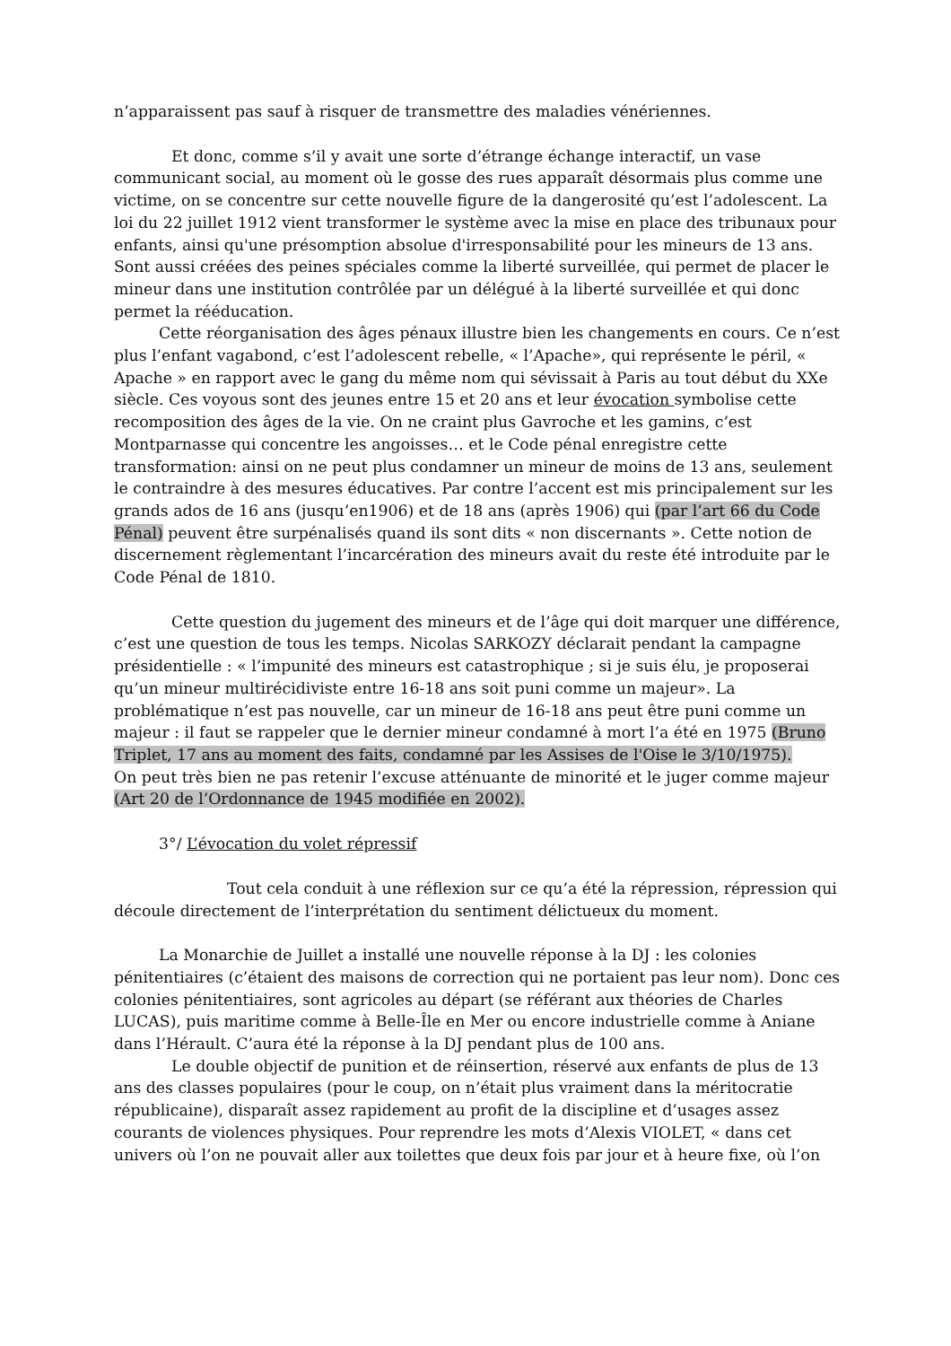n’apparaissent pas sauf à risquer de transmettre des maladies vénériennes.
Et donc, comme s’il y avait une sorte d’étrange échange interactif, un vase communicant social, au moment où le gosse des rues apparaît désormais plus comme une victime, on se concentre sur cette nouvelle figure de la dangerosité qu’est l’adolescent. La loi du 22 juillet 1912 vient transformer le système avec la mise en place des tribunaux pour enfants, ainsi qu'une présomption absolue d'irresponsabilité pour les mineurs de 13 ans. Sont aussi créées des peines spéciales comme la liberté surveillée, qui permet de placer le mineur dans une institution contrôlée par un délégué à la liberté surveillée et qui donc permet la rééducation.
Cette réorganisation des âges pénaux illustre bien les changements en cours. Ce n’est plus l’enfant vagabond, c’est l’adolescent rebelle, « l’Apache», qui représente le péril, « Apache » en rapport avec le gang du même nom qui sévissait à Paris au tout début du XXe siècle. Ces voyous sont des jeunes entre 15 et 20 ans et leur évocation symbolise cette recomposition des âges de la vie. On ne craint plus Gavroche et les gamins, c’est Montparnasse qui concentre les angoisses… et le Code pénal enregistre cette transformation: ainsi on ne peut plus condamner un mineur de moins de 13 ans, seulement le contraindre à des mesures éducatives. Par contre l’accent est mis principalement sur les grands ados de 16 ans (jusqu’en1906) et de 18 ans (après 1906) qui (par l’art 66 du Code Pénal) peuvent être surpénalisés quand ils sont dits « non discernants ». Cette notion de discernement règlementant l’incarcération des mineurs avait du reste été introduite par le Code Pénal de 1810.
Cette question du jugement des mineurs et de l’âge qui doit marquer une différence, c’est une question de tous les temps. Nicolas SARKOZY déclarait pendant la campagne présidentielle : « l’impunité des mineurs est catastrophique ; si je suis élu, je proposerai qu’un mineur multirécidiviste entre 16-18 ans soit puni comme un majeur». La problématique n’est pas nouvelle, car un mineur de 16-18 ans peut être puni comme un majeur : il faut se rappeler que le dernier mineur condamné à mort l’a été en 1975 (Bruno Triplet, 17 ans au moment des faits, condamné par les Assises de l'Oise le 3/10/1975).
On peut très bien ne pas retenir l’excuse atténuante de minorité et le juger comme majeur (Art 20 de l’Ordonnance de 1945 modifiée en 2002).
3°/ L’évocation du volet répressif
Tout cela conduit à une réflexion sur ce qu’a été la répression, répression qui découle directement de l’interprétation du sentiment délictueux du moment.
La Monarchie de Juillet a installé une nouvelle réponse à la DJ : les colonies pénitentiaires (c’étaient des maisons de correction qui ne portaient pas leur nom). Donc ces colonies pénitentiaires, sont agricoles au départ (se référant aux théories de Charles LUCAS), puis maritime comme à Belle-Île en Mer ou encore industrielle comme à Aniane dans l’Hérault. C’aura été la réponse à la DJ pendant plus de 100 ans.
Le double objectif de punition et de réinsertion, réservé aux enfants de plus de 13 ans des classes populaires (pour le coup, on n’était plus vraiment dans la méritocratie républicaine), disparaît assez rapidement au profit de la discipline et d’usages assez courants de violences physiques. Pour reprendre les mots d’Alexis VIOLET, « dans cet univers où l’on ne pouvait aller aux toilettes que deux fois par jour et à heure fixe, où l’on